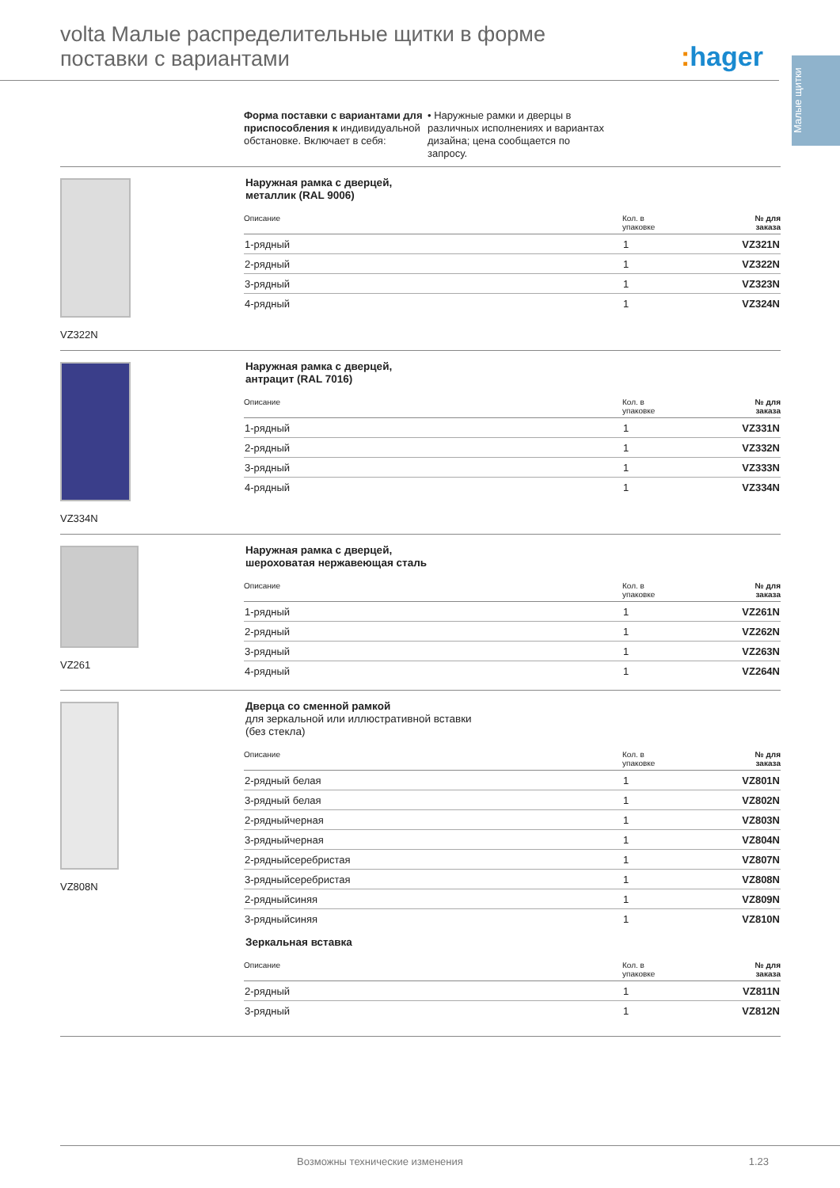volta Малые распределительные щитки в форме
поставки с вариантами
: hager
Малые щитки
Форма поставки с вариантами для приспособления к индивидуальной обстановке. Включает в себя:
• Наружные рамки и дверцы в различных исполнениях и вариантах дизайна; цена сообщается по запросу.
VZ322N
Наружная рамка с дверцей,
металлик (RAL 9006)
| Описание | Кол. в упаковке | № для заказа |
| --- | --- | --- |
| 1-рядный | 1 | VZ321N |
| 2-рядный | 1 | VZ322N |
| 3-рядный | 1 | VZ323N |
| 4-рядный | 1 | VZ324N |
VZ334N
Наружная рамка с дверцей,
антрацит (RAL 7016)
| Описание | Кол. в упаковке | № для заказа |
| --- | --- | --- |
| 1-рядный | 1 | VZ331N |
| 2-рядный | 1 | VZ332N |
| 3-рядный | 1 | VZ333N |
| 4-рядный | 1 | VZ334N |
VZ261
Наружная рамка с дверцей,
шероховатая нержавеющая сталь
| Описание | Кол. в упаковке | № для заказа |
| --- | --- | --- |
| 1-рядный | 1 | VZ261N |
| 2-рядный | 1 | VZ262N |
| 3-рядный | 1 | VZ263N |
| 4-рядный | 1 | VZ264N |
VZ808N
Дверца со сменной рамкой
для зеркальной или иллюстративной вставки
(без стекла)
| Описание | Кол. в упаковке | № для заказа |
| --- | --- | --- |
| 2-рядный белая | 1 | VZ801N |
| 3-рядный белая | 1 | VZ802N |
| 2-рядныйчерная | 1 | VZ803N |
| 3-рядныйчерная | 1 | VZ804N |
| 2-рядныйсеребристая | 1 | VZ807N |
| 3-рядныйсеребристая | 1 | VZ808N |
| 2-рядныйсиняя | 1 | VZ809N |
| 3-рядныйсиняя | 1 | VZ810N |
Зеркальная вставка
| Описание | Кол. в упаковке | № для заказа |
| --- | --- | --- |
| 2-рядный | 1 | VZ811N |
| 3-рядный | 1 | VZ812N |
Возможны технические изменения 1.23